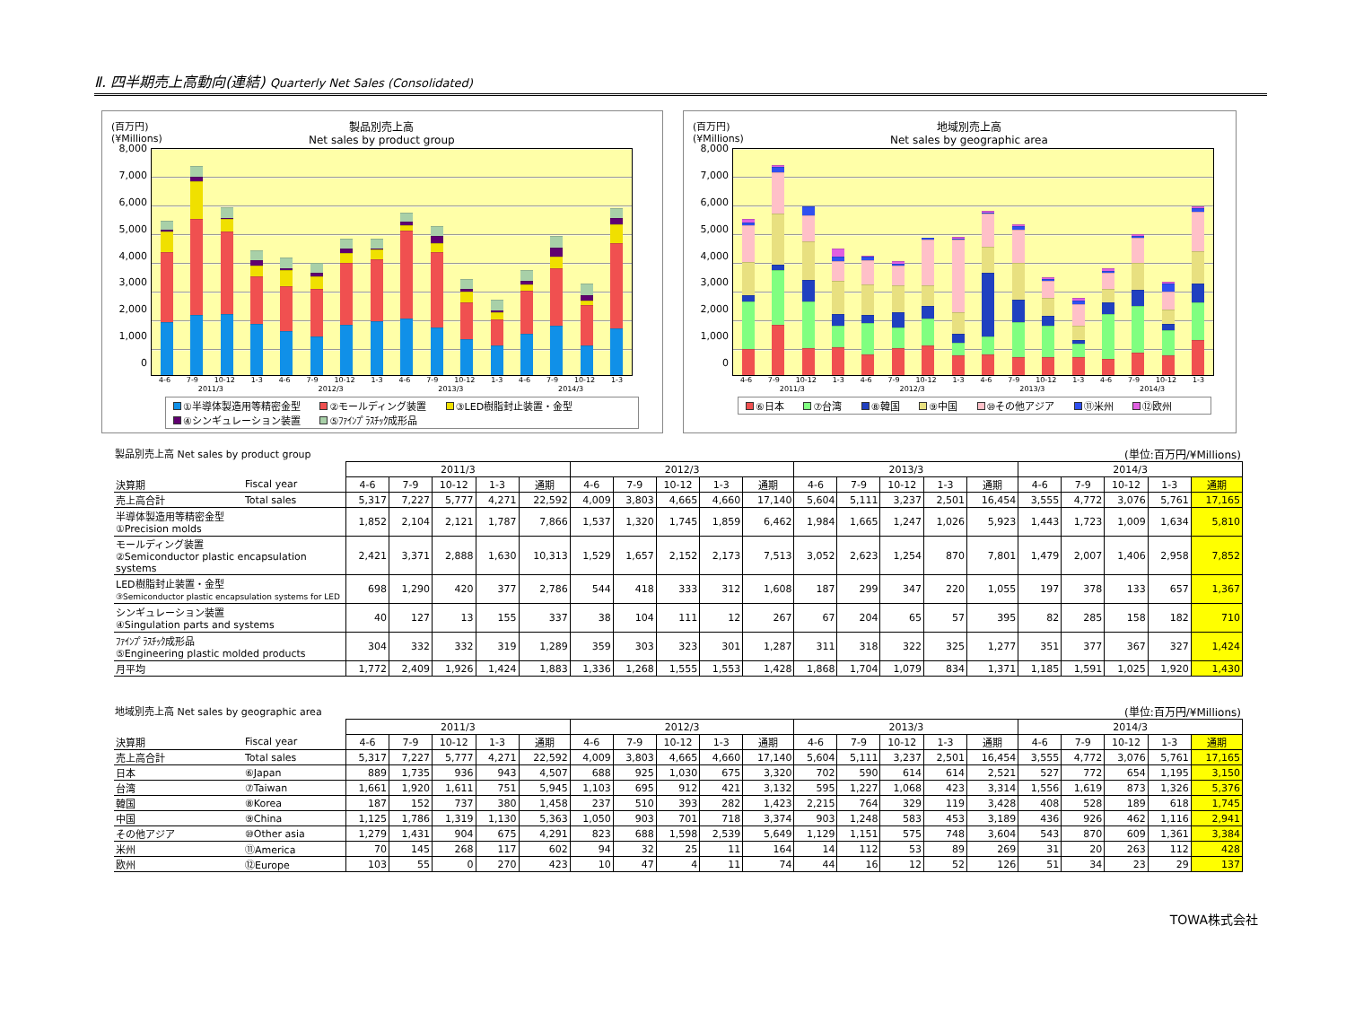Ⅱ. 四半期売上高動向(連結) Quarterly Net Sales (Consolidated)
(百万円)
(¥Millions)
製品別売上高
Net sales by product group
8,000
7,000
6,000
5,000
4,000
3,000
2,000
1,000
0
4-6 7-9 10-12 1-3 4-6 7-9 10-12 1-3 4-6 7-9 10-12 1-3 4-6 7-9 10-12 1-3
2011/3 2012/3 2013/3 2014/3
①半導体製造用等精密金型 ②モールディング装置 ③LED樹脂封止装置・金型
④シンギュレーション装置 ⑤ﾌｧｲﾝﾌﾟﾗｽﾁｯｸ成形品
(百万円)
(¥Millions)
地域別売上高
Net sales by geographic area
8,000
7,000
6,000
5,000
4,000
3,000
2,000
1,000
0
4-6 7-9 10-12 1-3 4-6 7-9 10-12 1-3 4-6 7-9 10-12 1-3 4-6 7-9 10-12 1-3
2011/3 2012/3 2013/3 2014/3
⑥日本 ⑦台湾 ⑧韓国 ⑨中国 ⑩その他アジア ⑪米州 ⑫欧州
製品別売上高 Net sales by product group (単位:百万円/¥Millions)
| | | 2011/3 | | | | | 2012/3 | | | | | 2013/3 | | | | | 2014/3 | | | | |
| --- | --- | --- | --- | --- | --- | --- | --- | --- | --- | --- | --- | --- | --- | --- | --- | --- | --- | --- | --- | --- | --- |
| 決算期 | Fiscal year | 4-6 | 7-9 | 10-12 | 1-3 | 通期 | 4-6 | 7-9 | 10-12 | 1-3 | 通期 | 4-6 | 7-9 | 10-12 | 1-3 | 通期 | 4-6 | 7-9 | 10-12 | 1-3 | 通期 |
| 売上高合計 | Total sales | 5,317 | 7,227 | 5,777 | 4,271 | 22,592 | 4,009 | 3,803 | 4,665 | 4,660 | 17,140 | 5,604 | 5,111 | 3,237 | 2,501 | 16,454 | 3,555 | 4,772 | 3,076 | 5,761 | 17,165 |
| 半導体製造用等精密金型 ①Precision molds | | 1,852 | 2,104 | 2,121 | 1,787 | 7,866 | 1,537 | 1,320 | 1,745 | 1,859 | 6,462 | 1,984 | 1,665 | 1,247 | 1,026 | 5,923 | 1,443 | 1,723 | 1,009 | 1,634 | 5,810 |
| モールディング装置 ②Semiconductor plastic encapsulation systems | | 2,421 | 3,371 | 2,888 | 1,630 | 10,313 | 1,529 | 1,657 | 2,152 | 2,173 | 7,513 | 3,052 | 2,623 | 1,254 | 870 | 7,801 | 1,479 | 2,007 | 1,406 | 2,958 | 7,852 |
| LED樹脂封止装置・金型 ③Semiconductor plastic encapsulation systems for LED | | 698 | 1,290 | 420 | 377 | 2,786 | 544 | 418 | 333 | 312 | 1,608 | 187 | 299 | 347 | 220 | 1,055 | 197 | 378 | 133 | 657 | 1,367 |
| シンギュレーション装置 ④Singulation parts and systems | | 40 | 127 | 13 | 155 | 337 | 38 | 104 | 111 | 12 | 267 | 67 | 204 | 65 | 57 | 395 | 82 | 285 | 158 | 182 | 710 |
| ﾌｧｲﾝﾌﾟﾗｽﾁｯｸ成形品 ⑤Engineering plastic molded products | | 304 | 332 | 332 | 319 | 1,289 | 359 | 303 | 323 | 301 | 1,287 | 311 | 318 | 322 | 325 | 1,277 | 351 | 377 | 367 | 327 | 1,424 |
| 月平均 | | 1,772 | 2,409 | 1,926 | 1,424 | 1,883 | 1,336 | 1,268 | 1,555 | 1,553 | 1,428 | 1,868 | 1,704 | 1,079 | 834 | 1,371 | 1,185 | 1,591 | 1,025 | 1,920 | 1,430 |
地域別売上高 Net sales by geographic area (単位:百万円/¥Millions)
| | | 2011/3 | | | | | 2012/3 | | | | | 2013/3 | | | | | 2014/3 | | | | |
| --- | --- | --- | --- | --- | --- | --- | --- | --- | --- | --- | --- | --- | --- | --- | --- | --- | --- | --- | --- | --- | --- |
| 決算期 | Fiscal year | 4-6 | 7-9 | 10-12 | 1-3 | 通期 | 4-6 | 7-9 | 10-12 | 1-3 | 通期 | 4-6 | 7-9 | 10-12 | 1-3 | 通期 | 4-6 | 7-9 | 10-12 | 1-3 | 通期 |
| 売上高合計 | Total sales | 5,317 | 7,227 | 5,777 | 4,271 | 22,592 | 4,009 | 3,803 | 4,665 | 4,660 | 17,140 | 5,604 | 5,111 | 3,237 | 2,501 | 16,454 | 3,555 | 4,772 | 3,076 | 5,761 | 17,165 |
| 日本 | ⑥Japan | 889 | 1,735 | 936 | 943 | 4,507 | 688 | 925 | 1,030 | 675 | 3,320 | 702 | 590 | 614 | 614 | 2,521 | 527 | 772 | 654 | 1,195 | 3,150 |
| 台湾 | ⑦Taiwan | 1,661 | 1,920 | 1,611 | 751 | 5,945 | 1,103 | 695 | 912 | 421 | 3,132 | 595 | 1,227 | 1,068 | 423 | 3,314 | 1,556 | 1,619 | 873 | 1,326 | 5,376 |
| 韓国 | ⑧Korea | 187 | 152 | 737 | 380 | 1,458 | 237 | 510 | 393 | 282 | 1,423 | 2,215 | 764 | 329 | 119 | 3,428 | 408 | 528 | 189 | 618 | 1,745 |
| 中国 | ⑨China | 1,125 | 1,786 | 1,319 | 1,130 | 5,363 | 1,050 | 903 | 701 | 718 | 3,374 | 903 | 1,248 | 583 | 453 | 3,189 | 436 | 926 | 462 | 1,116 | 2,941 |
| その他アジア | ⑩Other asia | 1,279 | 1,431 | 904 | 675 | 4,291 | 823 | 688 | 1,598 | 2,539 | 5,649 | 1,129 | 1,151 | 575 | 748 | 3,604 | 543 | 870 | 609 | 1,361 | 3,384 |
| 米州 | ⑪America | 70 | 145 | 268 | 117 | 602 | 94 | 32 | 25 | 11 | 164 | 14 | 112 | 53 | 89 | 269 | 31 | 20 | 263 | 112 | 428 |
| 欧州 | ⑫Europe | 103 | 55 | 0 | 270 | 423 | 10 | 47 | 4 | 11 | 74 | 44 | 16 | 12 | 52 | 126 | 51 | 34 | 23 | 29 | 137 |
TOWA株式会社